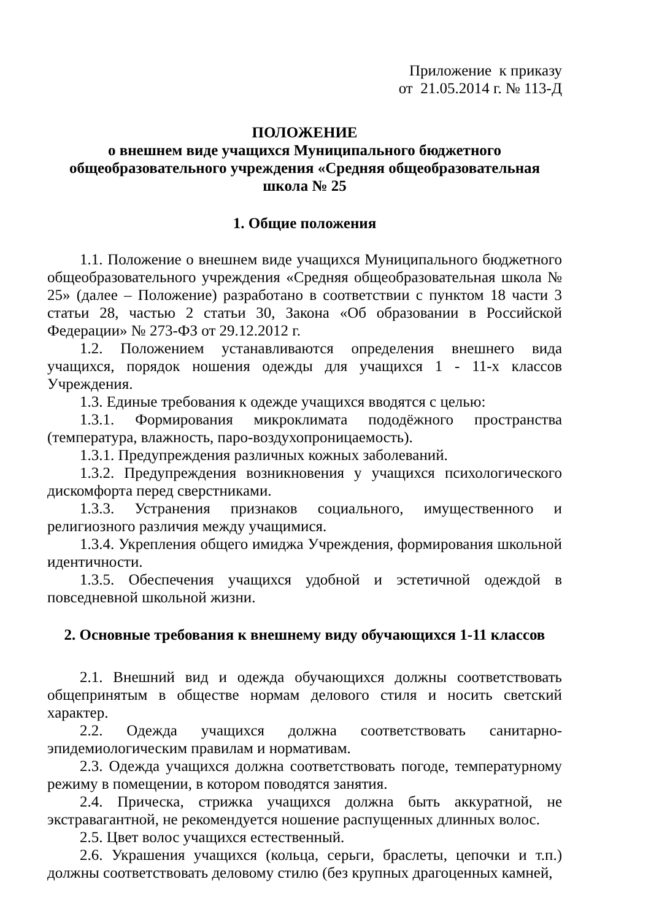Приложение к приказу
от 21.05.2014 г. № 113-Д
ПОЛОЖЕНИЕ
о внешнем виде учащихся Муниципального бюджетного
общеобразовательного учреждения «Средняя общеобразовательная
школа № 25
1. Общие положения
1.1. Положение о внешнем виде учащихся Муниципального бюджетного общеобразовательного учреждения «Средняя общеобразовательная школа № 25» (далее – Положение) разработано в соответствии с пунктом 18 части 3 статьи 28, частью 2 статьи 30, Закона «Об образовании в Российской Федерации» № 273-ФЗ от 29.12.2012 г.
1.2. Положением устанавливаются определения внешнего вида учащихся, порядок ношения одежды для учащихся 1 - 11-х классов Учреждения.
1.3. Единые требования к одежде учащихся вводятся с целью:
1.3.1. Формирования микроклимата пододёжного пространства (температура, влажность, паро-воздухопроницаемость).
1.3.1. Предупреждения различных кожных заболеваний.
1.3.2. Предупреждения возникновения у учащихся психологического дискомфорта перед сверстниками.
1.3.3. Устранения признаков социального, имущественного и религиозного различия между учащимися.
1.3.4. Укрепления общего имиджа Учреждения, формирования школьной идентичности.
1.3.5. Обеспечения учащихся удобной и эстетичной одеждой в повседневной школьной жизни.
2. Основные требования к внешнему виду обучающихся 1-11 классов
2.1. Внешний вид и одежда обучающихся должны соответствовать общепринятым в обществе нормам делового стиля и носить светский характер.
2.2. Одежда учащихся должна соответствовать санитарно-эпидемиологическим правилам и нормативам.
2.3. Одежда учащихся должна соответствовать погоде, температурному режиму в помещении, в котором поводятся занятия.
2.4. Прическа, стрижка учащихся должна быть аккуратной, не экстравагантной, не рекомендуется ношение распущенных длинных волос.
2.5. Цвет волос учащихся естественный.
2.6. Украшения учащихся (кольца, серьги, браслеты, цепочки и т.п.) должны соответствовать деловому стилю (без крупных драгоценных камней,